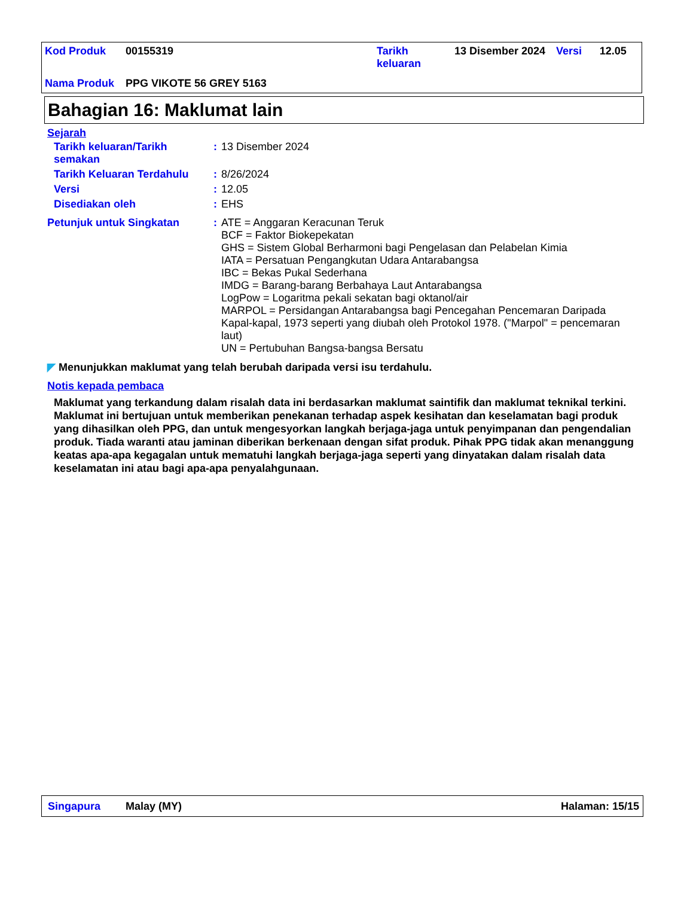| Kod Produk | 00155319 | Tarikh keluaran | 13 Disember 2024 | Versi | 12.05 |
| Nama Produk | PPG VIKOTE 56 GREY 5163 | | | | |
Bahagian 16: Maklumat lain
Sejarah
| Tarikh keluaran/Tarikh semakan | : | 13 Disember 2024 |
| Tarikh Keluaran Terdahulu | : | 8/26/2024 |
| Versi | : | 12.05 |
| Disediakan oleh | : | EHS |
| Petunjuk untuk Singkatan | : | ATE = Anggaran Keracunan Teruk BCF = Faktor Biokepekatan GHS = Sistem Global Berharmoni bagi Pengelasan dan Pelabelan Kimia IATA = Persatuan Pengangkutan Udara Antarabangsa IBC = Bekas Pukal Sederhana IMDG = Barang-barang Berbahaya Laut Antarabangsa LogPow = Logaritma pekali sekatan bagi oktanol/air MARPOL = Persidangan Antarabangsa bagi Pencegahan Pencemaran Daripada Kapal-kapal, 1973 seperti yang diubah oleh Protokol 1978. ("Marpol" = pencemaran laut) UN = Pertubuhan Bangsa-bangsa Bersatu |
◤ Menunjukkan maklumat yang telah berubah daripada versi isu terdahulu.
Notis kepada pembaca
Maklumat yang terkandung dalam risalah data ini berdasarkan maklumat saintifik dan maklumat teknikal terkini.
Maklumat ini bertujuan untuk memberikan penekanan terhadap aspek kesihatan dan keselamatan bagi produk yang dihasilkan oleh PPG, dan untuk mengesyorkan langkah berjaga-jaga untuk penyimpanan dan pengendalian produk. Tiada waranti atau jaminan diberikan berkenaan dengan sifat produk. Pihak PPG tidak akan menanggung keatas apa-apa kegagalan untuk mematuhi langkah berjaga-jaga seperti yang dinyatakan dalam risalah data keselamatan ini atau bagi apa-apa penyalahgunaan.
Singapura Malay (MY) Halaman: 15/15